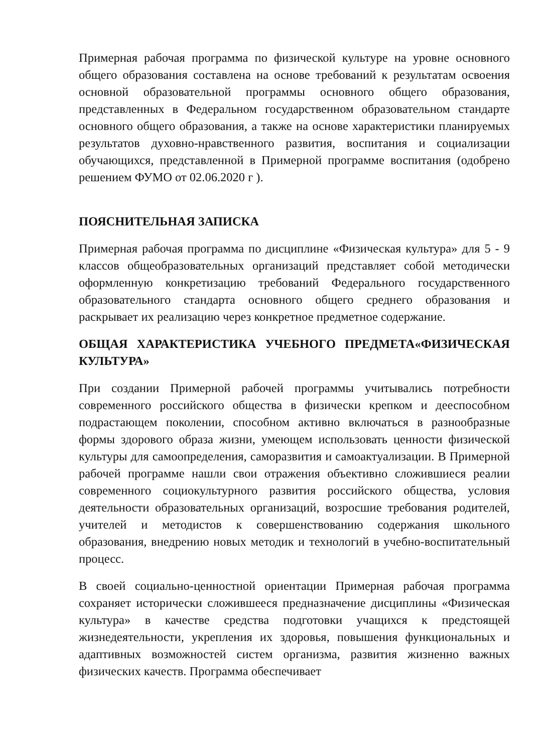Примерная рабочая программа по физической культуре на уровне основного общего образования составлена на основе требований к результатам освоения основной образовательной программы основного общего образования, представленных в Федеральном государственном образовательном стандарте основного общего образования, а также на основе характеристики планируемых результатов духовно-нравственного развития, воспитания и социализации обучающихся, представленной в Примерной программе воспитания (одобрено решением ФУМО от 02.06.2020 г ).
ПОЯСНИТЕЛЬНАЯ ЗАПИСКА
Примерная рабочая программа по дисциплине «Физическая культура» для 5 - 9 классов общеобразовательных организаций представляет собой методически оформленную конкретизацию требований Федерального государственного образовательного стандарта основного общего среднего образования и раскрывает их реализацию через конкретное предметное содержание.
ОБЩАЯ ХАРАКТЕРИСТИКА УЧЕБНОГО ПРЕДМЕТА«ФИЗИЧЕСКАЯ КУЛЬТУРА»
При создании Примерной рабочей программы учитывались потребности современного российского общества в физически крепком и дееспособном подрастающем поколении, способном активно включаться в разнообразные формы здорового образа жизни, умеющем использовать ценности физической культуры для самоопределения, саморазвития и самоактуализации. В Примерной рабочей программе нашли свои отражения объективно сложившиеся реалии современного социокультурного развития российского общества, условия деятельности образовательных организаций, возросшие требования родителей, учителей и методистов к совершенствованию содержания школьного образования, внедрению новых методик и технологий в учебно-воспитательный процесс.
В своей социально-ценностной ориентации Примерная рабочая программа сохраняет исторически сложившееся предназначение дисциплины «Физическая культура» в качестве средства подготовки учащихся к предстоящей жизнедеятельности, укрепления их здоровья, повышения функциональных и адаптивных возможностей систем организма, развития жизненно важных физических качеств. Программа обеспечивает